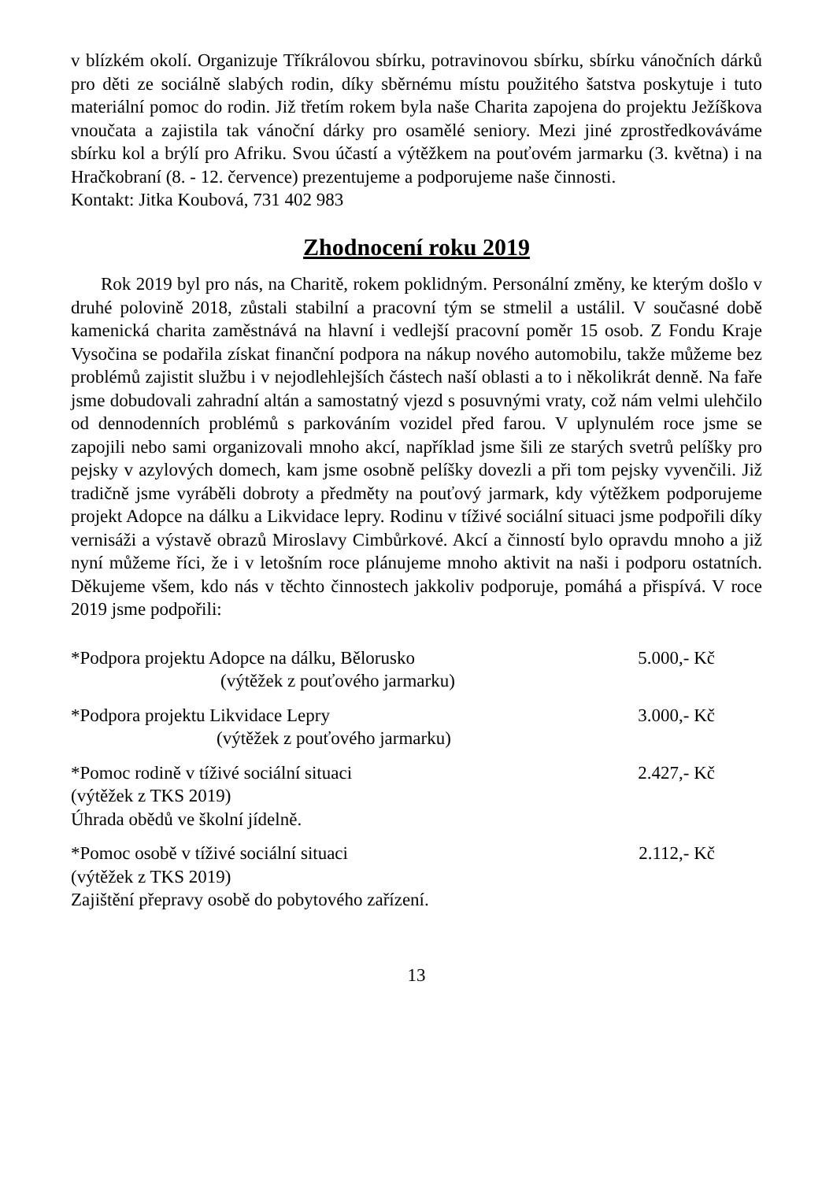v blízkém okolí. Organizuje Tříkrálovou sbírku, potravinovou sbírku, sbírku vánočních dárků pro děti ze sociálně slabých rodin, díky sběrnému místu použitého šatstva poskytuje i tuto materiální pomoc do rodin. Již třetím rokem byla naše Charita zapojena do projektu Ježíškova vnoučata a zajistila tak vánoční dárky pro osamělé seniory. Mezi jiné zprostředkováváme sbírku kol a brýlí pro Afriku. Svou účastí a výtěžkem na pouťovém jarmarku (3. května) i na Hračkobraní (8. - 12. července) prezentujeme a podporujeme naše činnosti.
Kontakt: Jitka Koubová, 731 402 983
Zhodnocení roku 2019
Rok 2019 byl pro nás, na Charitě, rokem poklidným. Personální změny, ke kterým došlo v druhé polovině 2018, zůstali stabilní a pracovní tým se stmelil a ustálil. V současné době kamenická charita zaměstnává na hlavní i vedlejší pracovní poměr 15 osob. Z Fondu Kraje Vysočina se podařila získat finanční podpora na nákup nového automobilu, takže můžeme bez problémů zajistit službu i v nejodlehlejších částech naší oblasti a to i několikrát denně. Na faře jsme dobudovali zahradní altán a samostatný vjezd s posuvnými vraty, což nám velmi ulehčilo od dennodenních problémů s parkováním vozidel před farou. V uplynulém roce jsme se zapojili nebo sami organizovali mnoho akcí, například jsme šili ze starých svetrů pelíšky pro pejsky v azylových domech, kam jsme osobně pelíšky dovezli a při tom pejsky vyvenčili. Již tradičně jsme vyráběli dobroty a předměty na pouťový jarmark, kdy výtěžkem podporujeme projekt Adopce na dálku a Likvidace lepry. Rodinu v tíživé sociální situaci jsme podpořili díky vernisáži a výstavě obrazů Miroslavy Cimbůrkové. Akcí a činností bylo opravdu mnoho a již nyní můžeme říci, že i v letošním roce plánujeme mnoho aktivit na naši i podporu ostatních. Děkujeme všem, kdo nás v těchto činnostech jakkoliv podporuje, pomáhá a přispívá. V roce 2019 jsme podpořili:
| *Podpora projektu Adopce na dálku, Bělorusko (výtěžek z pouťového jarmarku) | 5.000,- Kč |
| *Podpora projektu Likvidace Lepry (výtěžek z pouťového jarmarku) | 3.000,- Kč |
| *Pomoc rodině v tíživé sociální situaci (výtěžek z TKS 2019) Úhrada obědů ve školní jídelně. | 2.427,- Kč |
| *Pomoc osobě v tíživé sociální situaci (výtěžek z TKS 2019) Zajištění přepravy osobě do pobytového zařízení. | 2.112,- Kč |
13